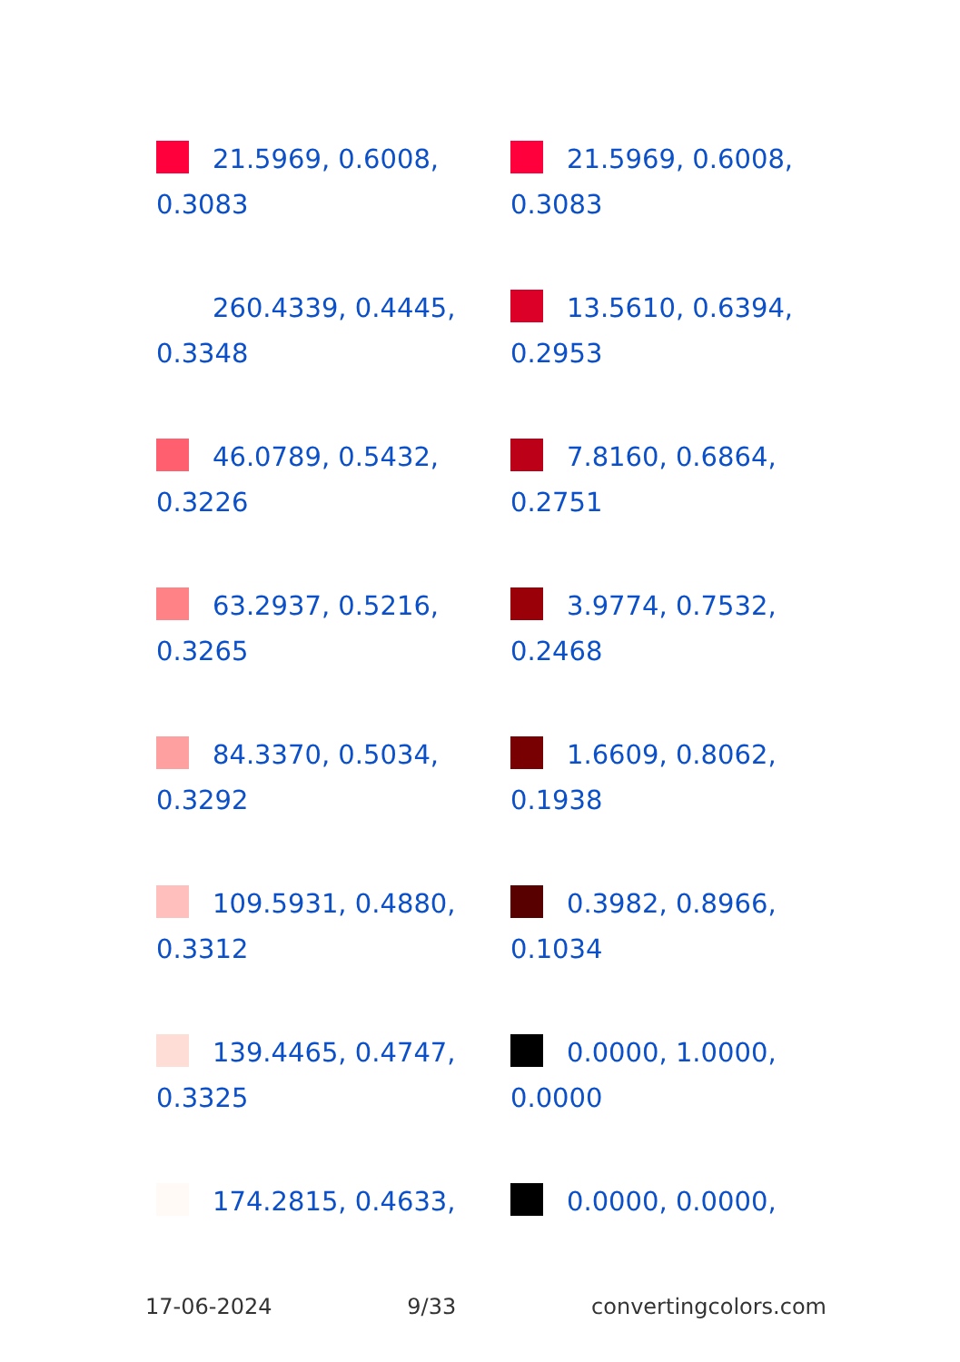21.5969, 0.6008, 0.3083
21.5969, 0.6008, 0.3083
260.4339, 0.4445, 0.3348
13.5610, 0.6394, 0.2953
46.0789, 0.5432, 0.3226
7.8160, 0.6864, 0.2751
63.2937, 0.5216, 0.3265
3.9774, 0.7532, 0.2468
84.3370, 0.5034, 0.3292
1.6609, 0.8062, 0.1938
109.5931, 0.4880, 0.3312
0.3982, 0.8966, 0.1034
139.4465, 0.4747, 0.3325
0.0000, 1.0000, 0.0000
174.2815, 0.4633,
0.0000, 0.0000,
17-06-2024 9/33 convertingcolors.com